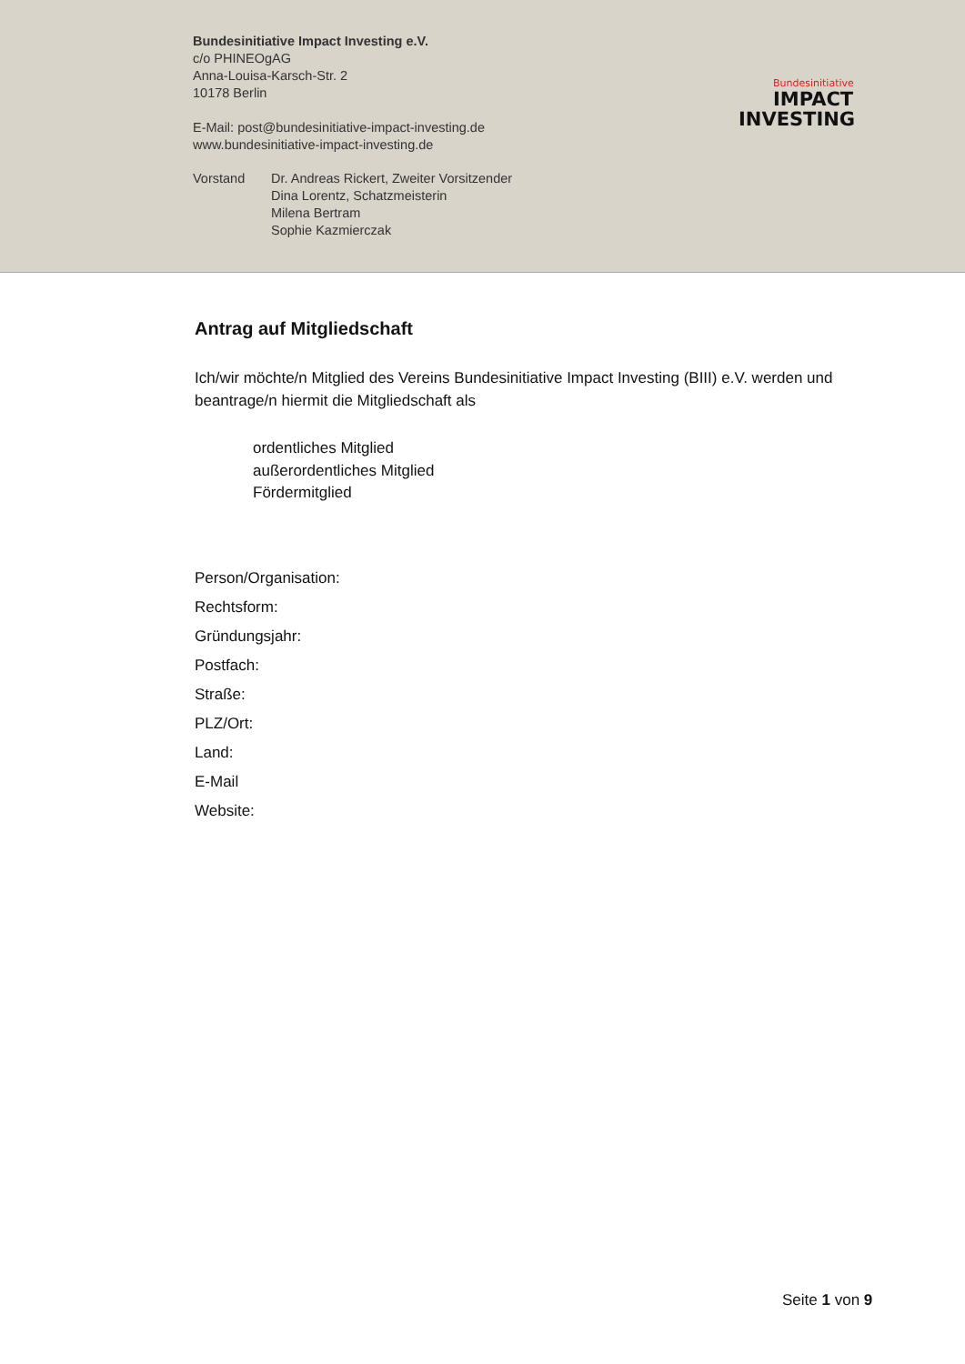Bundesinitiative Impact Investing e.V.
c/o PHINEOgAG
Anna-Louisa-Karsch-Str. 2
10178 Berlin
E-Mail: post@bundesinitiative-impact-investing.de
www.bundesinitiative-impact-investing.de
Vorstand Dr. Andreas Rickert, Zweiter Vorsitzender
Dina Lorentz, Schatzmeisterin
Milena Bertram
Sophie Kazmierczak
Bundesinitiative
IMPACT
INVESTING
Antrag auf Mitgliedschaft
Ich/wir möchte/n Mitglied des Vereins Bundesinitiative Impact Investing (BIII) e.V. werden und beantrage/n hiermit die Mitgliedschaft als
ordentliches Mitglied
außerordentliches Mitglied
Fördermitglied
Person/Organisation:
Rechtsform:
Gründungsjahr:
Postfach:
Straße:
PLZ/Ort:
Land:
E-Mail
Website:
Seite 1 von 9